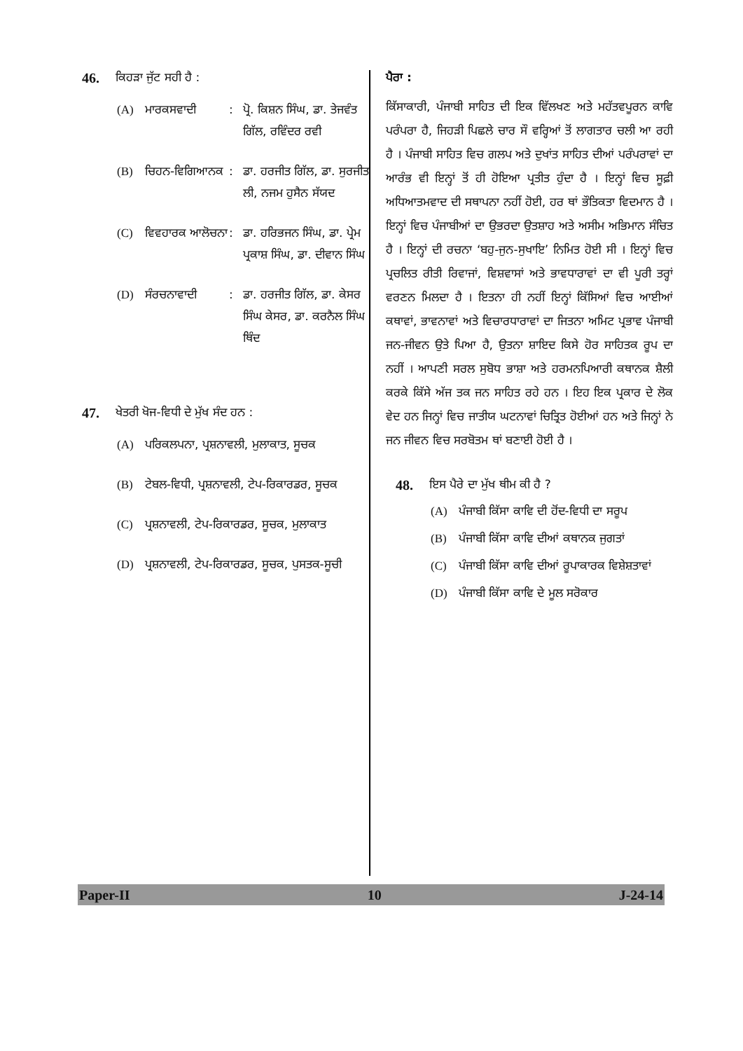46. ਕਿਹੜਾ ਜੁੱਟ ਸਹੀ ਹੈ :
(A) ਮਾਰਕਸਵਾਦੀ: ਪ੍ਰੋ. ਕਿਸ਼ਨ ਸਿੰਘ, ਡਾ. ਤੇਜਵੰਤ ਗਿੱਲ, ਰਵਿੰਦਰ ਰਵੀ
(B) ਚਿਹਨ-ਵਿਗਿਆਨਕ: ਡਾ. ਹਰਜੀਤ ਗਿੱਲ, ਡਾ. ਸੁਰਜੀਤ ਲੀ, ਨਜਮ ਹੁਸੈਨ ਸੱਯਦ
(C) ਵਿਵਹਾਰਕ ਆਲੋਚਨਾ: ਡਾ. ਹਰਿਭਜਨ ਸਿੰਘ, ਡਾ. ਪ੍ਰੇਮ ਪ੍ਰਕਾਸ਼ ਸਿੰਘ, ਡਾ. ਦੀਵਾਨ ਸਿੰਘ
(D) ਸੰਰਚਨਾਵਾਦੀ: ਡਾ. ਹਰਜੀਤ ਗਿੱਲ, ਡਾ. ਕੇਸਰ ਸਿੰਘ ਕੇਸਰ, ਡਾ. ਕਰਨੈਲ ਸਿੰਘ ਥਿੰਦ
47. ਖੇਤਰੀ ਖੋਜ-ਵਿਧੀ ਦੇ ਮੁੱਖ ਸੰਦ ਹਨ :
(A) ਪਰਿਕਲਪਨਾ, ਪ੍ਰਸ਼ਨਾਵਲੀ, ਮੁਲਾਕਾਤ, ਸੂਚਕ
(B) ਟੇਬਲ-ਵਿਧੀ, ਪ੍ਰਸ਼ਨਾਵਲੀ, ਟੇਪ-ਰਿਕਾਰਡਰ, ਸੂਚਕ
(C) ਪ੍ਰਸ਼ਨਾਵਲੀ, ਟੇਪ-ਰਿਕਾਰਡਰ, ਸੂਚਕ, ਮੁਲਾਕਾਤ
(D) ਪ੍ਰਸ਼ਨਾਵਲੀ, ਟੇਪ-ਰਿਕਾਰਡਰ, ਸੂਚਕ, ਪੁਸਤਕ-ਸੂਚੀ
ਪੈਰਾ :
ਕਿੱਸਾਕਾਰੀ, ਪੰਜਾਬੀ ਸਾਹਿਤ ਦੀ ਇਕ ਵਿੱਲਖਣ ਅਤੇ ਮਹੱਤਵਪੂਰਨ ਕਾਵਿ ਪਰੰਪਰਾ ਹੈ, ਜਿਹੜੀ ਪਿਛਲੇ ਚਾਰ ਸੌ ਵਰ੍ਹਿਆਂ ਤੋਂ ਲਾਗਤਾਰ ਚਲੀ ਆ ਰਹੀ ਹੈ । ਪੰਜਾਬੀ ਸਾਹਿਤ ਵਿਚ ਗਲਪ ਅਤੇ ਦੁਖਾਂਤ ਸਾਹਿਤ ਦੀਆਂ ਪਰੰਪਰਾਵਾਂ ਦਾ ਆਰੰਭ ਵੀ ਇਨ੍ਹਾਂ ਤੋਂ ਹੀ ਹੋਇਆ ਪ੍ਰਤੀਤ ਹੁੰਦਾ ਹੈ । ਇਨ੍ਹਾਂ ਵਿਚ ਸੂਫ਼ੀ ਅਧਿਆਤਮਵਾਦ ਦੀ ਸਥਾਪਨਾ ਨਹੀਂ ਹੋਈ, ਹਰ ਥਾਂ ਭੌਤਿਕਤਾ ਵਿਦਮਾਨ ਹੈ । ਇਨ੍ਹਾਂ ਵਿਚ ਪੰਜਾਬੀਆਂ ਦਾ ਉਭਰਦਾ ਉਤਸ਼ਾਹ ਅਤੇ ਅਸੀਮ ਅਭਿਮਾਨ ਸੰਚਿਤ ਹੈ । ਇਨ੍ਹਾਂ ਦੀ ਰਚਨਾ ‘ਬਹੁ-ਜੁਨ-ਸੁਖਾਇ’ ਨਿਮਿਤ ਹੋਈ ਸੀ । ਇਨ੍ਹਾਂ ਵਿਚ ਪ੍ਰਚਲਿਤ ਰੀਤੀ ਰਿਵਾਜਾਂ, ਵਿਸ਼ਵਾਸਾਂ ਅਤੇ ਭਾਵਧਾਰਾਵਾਂ ਦਾ ਵੀ ਪੂਰੀ ਤਰ੍ਹਾਂ ਵਰਣਨ ਮਿਲਦਾ ਹੈ । ਇਤਨਾ ਹੀ ਨਹੀਂ ਇਨ੍ਹਾਂ ਕਿੱਸਿਆਂ ਵਿਚ ਆਈਆਂ ਕਥਾਵਾਂ, ਭਾਵਨਾਵਾਂ ਅਤੇ ਵਿਚਾਰਧਾਰਾਵਾਂ ਦਾ ਜਿਤਨਾ ਅਮਿਟ ਪ੍ਰਭਾਵ ਪੰਜਾਬੀ ਜਨ-ਜੀਵਨ ਉਤੇ ਪਿਆ ਹੈ, ਉਤਨਾ ਸ਼ਾਇਦ ਕਿਸੇ ਹੋਰ ਸਾਹਿਤਕ ਰੂਪ ਦਾ ਨਹੀਂ । ਆਪਣੀ ਸਰਲ ਸੁਬੋਧ ਭਾਸ਼ਾ ਅਤੇ ਹਰਮਨਪਿਆਰੀ ਕਥਾਨਕ ਸ਼ੈਲੀ ਕਰਕੇ ਕਿੱਸੇ ਅੱਜ ਤਕ ਜਨ ਸਾਹਿਤ ਰਹੇ ਹਨ । ਇਹ ਇਕ ਪ੍ਰਕਾਰ ਦੇ ਲੋਕ ਵੇਦ ਹਨ ਜਿਨ੍ਹਾਂ ਵਿਚ ਜਾਤੀਯ ਘਟਨਾਵਾਂ ਚਿਤ੍ਰਿਤ ਹੋਈਆਂ ਹਨ ਅਤੇ ਜਿਨ੍ਹਾਂ ਨੇ ਜਨ ਜੀਵਨ ਵਿਚ ਸਰਬੋਤਮ ਥਾਂ ਬਣਾਈ ਹੋਈ ਹੈ ।
48. ਇਸ ਪੈਰੇ ਦਾ ਮੁੱਖ ਥੀਮ ਕੀ ਹੈ ?
(A) ਪੰਜਾਬੀ ਕਿੱਸਾ ਕਾਵਿ ਦੀ ਹੋਂਦ-ਵਿਧੀ ਦਾ ਸਰੂਪ
(B) ਪੰਜਾਬੀ ਕਿੱਸਾ ਕਾਵਿ ਦੀਆਂ ਕਥਾਨਕ ਜੁਗਤਾਂ
(C) ਪੰਜਾਬੀ ਕਿੱਸਾ ਕਾਵਿ ਦੀਆਂ ਰੂਪਾਕਾਰਕ ਵਿਸ਼ੇਸ਼ਤਾਵਾਂ
(D) ਪੰਜਾਬੀ ਕਿੱਸਾ ਕਾਵਿ ਦੇ ਮੂਲ ਸਰੋਕਾਰ
Paper-II 10 J-24-14